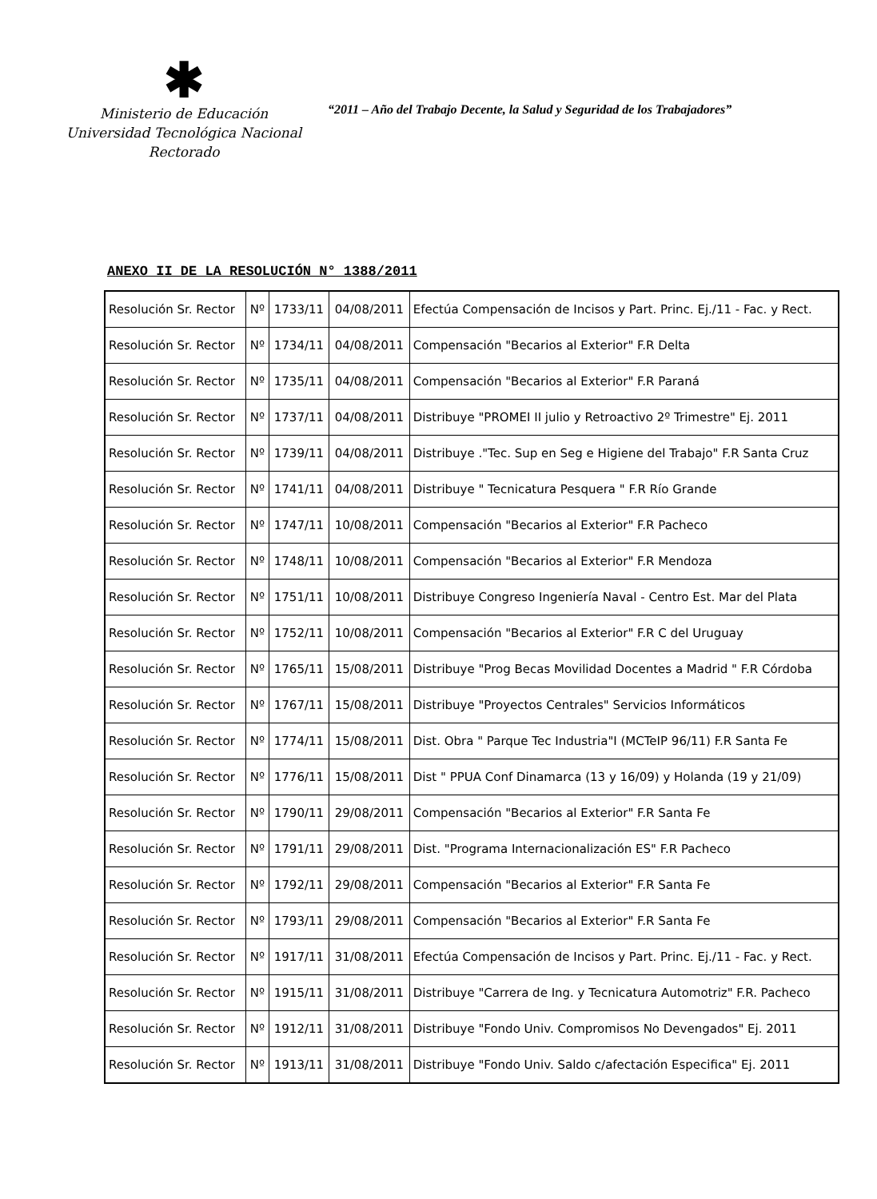✱
Ministerio de Educación
Universidad Tecnológica Nacional
Rectorado
“2011 – Año del Trabajo Decente, la Salud y Seguridad de los Trabajadores”
ANEXO II DE LA RESOLUCIÓN N° 1388/2011
| Resolución Sr. Rector | Nº | 1733/11 | 04/08/2011 | Efectúa Compensación de Incisos y Part. Princ. Ej./11 - Fac. y Rect. |
| Resolución Sr. Rector | Nº | 1734/11 | 04/08/2011 | Compensación "Becarios al Exterior" F.R Delta |
| Resolución Sr. Rector | Nº | 1735/11 | 04/08/2011 | Compensación "Becarios al Exterior" F.R Paraná |
| Resolución Sr. Rector | Nº | 1737/11 | 04/08/2011 | Distribuye "PROMEI II julio y Retroactivo 2º Trimestre" Ej. 2011 |
| Resolución Sr. Rector | Nº | 1739/11 | 04/08/2011 | Distribuye ."Tec. Sup en Seg e Higiene del Trabajo" F.R Santa Cruz |
| Resolución Sr. Rector | Nº | 1741/11 | 04/08/2011 | Distribuye " Tecnicatura Pesquera " F.R Río Grande |
| Resolución Sr. Rector | Nº | 1747/11 | 10/08/2011 | Compensación "Becarios al Exterior" F.R Pacheco |
| Resolución Sr. Rector | Nº | 1748/11 | 10/08/2011 | Compensación "Becarios al Exterior" F.R Mendoza |
| Resolución Sr. Rector | Nº | 1751/11 | 10/08/2011 | Distribuye Congreso Ingeniería Naval - Centro Est. Mar del Plata |
| Resolución Sr. Rector | Nº | 1752/11 | 10/08/2011 | Compensación "Becarios al Exterior" F.R C del Uruguay |
| Resolución Sr. Rector | Nº | 1765/11 | 15/08/2011 | Distribuye "Prog Becas Movilidad Docentes a Madrid " F.R Córdoba |
| Resolución Sr. Rector | Nº | 1767/11 | 15/08/2011 | Distribuye "Proyectos Centrales" Servicios Informáticos |
| Resolución Sr. Rector | Nº | 1774/11 | 15/08/2011 | Dist. Obra " Parque Tec Industria"I (MCTeIP 96/11) F.R Santa Fe |
| Resolución Sr. Rector | Nº | 1776/11 | 15/08/2011 | Dist " PPUA Conf Dinamarca (13 y 16/09) y Holanda (19 y 21/09) |
| Resolución Sr. Rector | Nº | 1790/11 | 29/08/2011 | Compensación "Becarios al Exterior" F.R Santa Fe |
| Resolución Sr. Rector | Nº | 1791/11 | 29/08/2011 | Dist. "Programa Internacionalización ES" F.R Pacheco |
| Resolución Sr. Rector | Nº | 1792/11 | 29/08/2011 | Compensación "Becarios al Exterior" F.R Santa Fe |
| Resolución Sr. Rector | Nº | 1793/11 | 29/08/2011 | Compensación "Becarios al Exterior" F.R Santa Fe |
| Resolución Sr. Rector | Nº | 1917/11 | 31/08/2011 | Efectúa Compensación de Incisos y Part. Princ. Ej./11 - Fac. y Rect. |
| Resolución Sr. Rector | Nº | 1915/11 | 31/08/2011 | Distribuye "Carrera de Ing. y Tecnicatura Automotriz" F.R. Pacheco |
| Resolución Sr. Rector | Nº | 1912/11 | 31/08/2011 | Distribuye "Fondo Univ. Compromisos No Devengados" Ej. 2011 |
| Resolución Sr. Rector | Nº | 1913/11 | 31/08/2011 | Distribuye "Fondo Univ. Saldo c/afectación Especifica" Ej. 2011 |